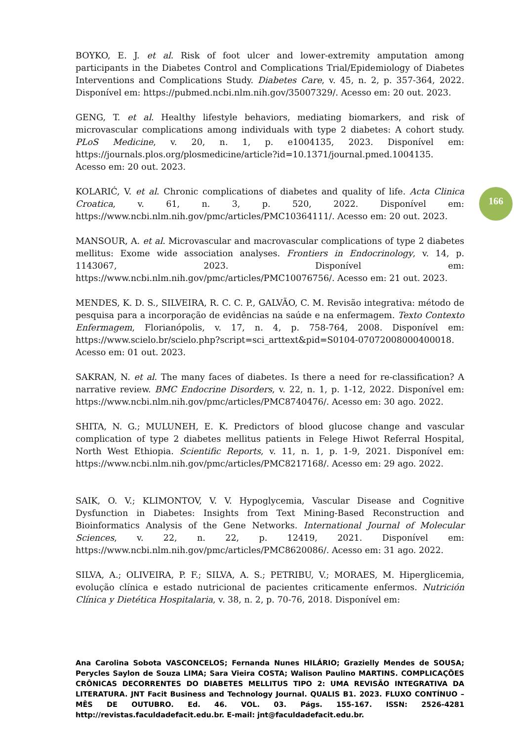166
BOYKO, E. J. et al. Risk of foot ulcer and lower-extremity amputation among participants in the Diabetes Control and Complications Trial/Epidemiology of Diabetes Interventions and Complications Study. Diabetes Care, v. 45, n. 2, p. 357-364, 2022. Disponível em: https://pubmed.ncbi.nlm.nih.gov/35007329/. Acesso em: 20 out. 2023.
GENG, T. et al. Healthy lifestyle behaviors, mediating biomarkers, and risk of microvascular complications among individuals with type 2 diabetes: A cohort study. PLoS Medicine, v. 20, n. 1, p. e1004135, 2023. Disponível em: https://journals.plos.org/plosmedicine/article?id=10.1371/journal.pmed.1004135. Acesso em: 20 out. 2023.
KOLARIĆ, V. et al. Chronic complications of diabetes and quality of life. Acta Clinica Croatica, v. 61, n. 3, p. 520, 2022. Disponível em: https://www.ncbi.nlm.nih.gov/pmc/articles/PMC10364111/. Acesso em: 20 out. 2023.
MANSOUR, A. et al. Microvascular and macrovascular complications of type 2 diabetes mellitus: Exome wide association analyses. Frontiers in Endocrinology, v. 14, p. 1143067, 2023. Disponível em: https://www.ncbi.nlm.nih.gov/pmc/articles/PMC10076756/. Acesso em: 21 out. 2023.
MENDES, K. D. S., SILVEIRA, R. C. C. P., GALVÃO, C. M. Revisão integrativa: método de pesquisa para a incorporação de evidências na saúde e na enfermagem. Texto Contexto Enfermagem, Florianópolis, v. 17, n. 4, p. 758-764, 2008. Disponível em: https://www.scielo.br/scielo.php?script=sci_arttext&pid=S0104-07072008000400018. Acesso em: 01 out. 2023.
SAKRAN, N. et al. The many faces of diabetes. Is there a need for re-classification? A narrative review. BMC Endocrine Disorders, v. 22, n. 1, p. 1-12, 2022. Disponível em: https://www.ncbi.nlm.nih.gov/pmc/articles/PMC8740476/. Acesso em: 30 ago. 2022.
SHITA, N. G.; MULUNEH, E. K. Predictors of blood glucose change and vascular complication of type 2 diabetes mellitus patients in Felege Hiwot Referral Hospital, North West Ethiopia. Scientific Reports, v. 11, n. 1, p. 1-9, 2021. Disponível em: https://www.ncbi.nlm.nih.gov/pmc/articles/PMC8217168/. Acesso em: 29 ago. 2022.
SAIK, O. V.; KLIMONTOV, V. V. Hypoglycemia, Vascular Disease and Cognitive Dysfunction in Diabetes: Insights from Text Mining-Based Reconstruction and Bioinformatics Analysis of the Gene Networks. International Journal of Molecular Sciences, v. 22, n. 22, p. 12419, 2021. Disponível em: https://www.ncbi.nlm.nih.gov/pmc/articles/PMC8620086/. Acesso em: 31 ago. 2022.
SILVA, A.; OLIVEIRA, P. F.; SILVA, A. S.; PETRIBU, V.; MORAES, M. Hiperglicemia, evolução clínica e estado nutricional de pacientes criticamente enfermos. Nutrición Clínica y Dietética Hospitalaria, v. 38, n. 2, p. 70-76, 2018. Disponível em:
Ana Carolina Sobota VASCONCELOS; Fernanda Nunes HILÁRIO; Grazielly Mendes de SOUSA; Perycles Saylon de Souza LIMA; Sara Vieira COSTA; Walison Paulino MARTINS. COMPLICAÇÕES CRÔNICAS DECORRENTES DO DIABETES MELLITUS TIPO 2: UMA REVISÃO INTEGRATIVA DA LITERATURA. JNT Facit Business and Technology Journal. QUALIS B1. 2023. FLUXO CONTÍNUO – MÊS DE OUTUBRO. Ed. 46. VOL. 03. Págs. 155-167. ISSN: 2526-4281 http://revistas.faculdadefacit.edu.br. E-mail: jnt@faculdadefacit.edu.br.